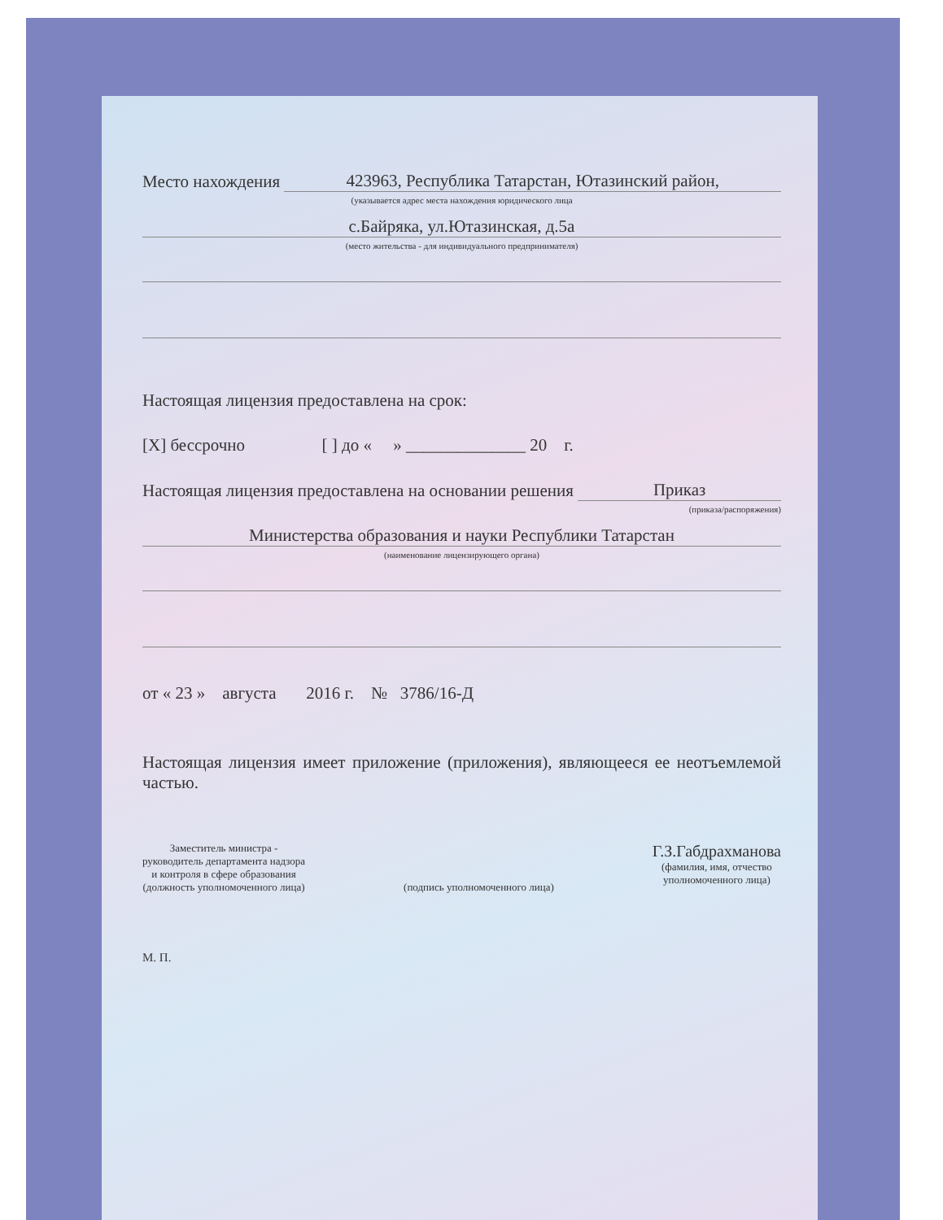Место нахождения 423963, Республика Татарстан, Ютазинский район,
(указывается адрес места нахождения юридического лица
с.Байряка, ул.Ютазинская, д.5а
(место жительства - для индивидуального предпринимателя)
Настоящая лицензия предоставлена на срок:
[X] бессрочно [ ] до « » ______________ 20 г.
Настоящая лицензия предоставлена на основании решения Приказ
(приказа/распоряжения)
Министерства образования и науки Республики Татарстан
(наименование лицензирующего органа)
от « 23 » августа 2016 г. № 3786/16-Д
Настоящая лицензия имеет приложение (приложения), являющееся ее неотъемлемой частью.
Заместитель министра -
руководитель департамента надзора
и контроля в сфере образования
(должность уполномоченного лица)
(подпись уполномоченного лица)
Г.З.Габдрахманова
(фамилия, имя, отчество
уполномоченного лица)
М. П.